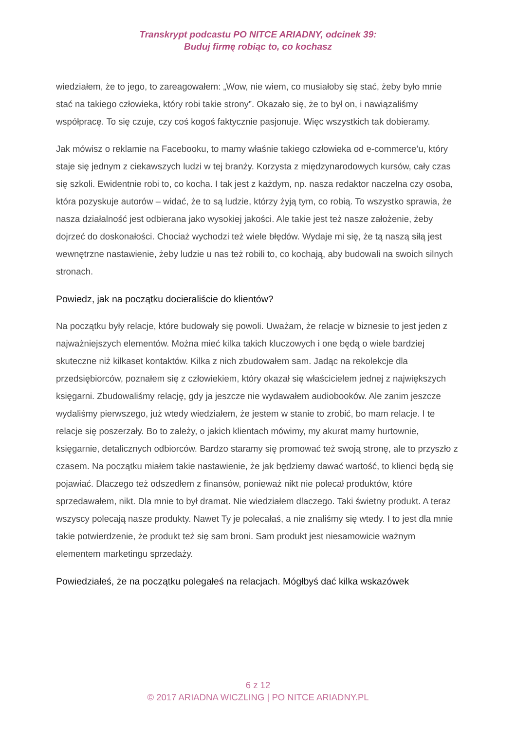Transkrypt podcastu PO NITCE ARIADNY, odcinek 39:
Buduj firmę robiąc to, co kochasz
wiedziałem, że to jego, to zareagowałem: „Wow, nie wiem, co musiałoby się stać, żeby było mnie stać na takiego człowieka, który robi takie strony”. Okazało się, że to był on, i nawiązaliśmy współpracę. To się czuje, czy coś kogoś faktycznie pasjonuje. Więc wszystkich tak dobieramy.
Jak mówisz o reklamie na Facebooku, to mamy właśnie takiego człowieka od e-commerce’u, który staje się jednym z ciekawszych ludzi w tej branży. Korzysta z międzynarodowych kursów, cały czas się szkoli. Ewidentnie robi to, co kocha. I tak jest z każdym, np. nasza redaktor naczelna czy osoba, która pozyskuje autorów – widać, że to są ludzie, którzy żyją tym, co robią. To wszystko sprawia, że nasza działalność jest odbierana jako wysokiej jakości. Ale takie jest też nasze założenie, żeby dojrzeć do doskonałości. Chociaż wychodzi też wiele błędów. Wydaje mi się, że tą naszą siłą jest wewnętrzne nastawienie, żeby ludzie u nas też robili to, co kochają, aby budowali na swoich silnych stronach.
Powiedz, jak na początku docieraliście do klientów?
Na początku były relacje, które budowały się powoli. Uważam, że relacje w biznesie to jest jeden z najważniejszych elementów. Można mieć kilka takich kluczowych i one będą o wiele bardziej skuteczne niż kilkaset kontaktów. Kilka z nich zbudowałem sam. Jadąc na rekolekcje dla przedsiębiorców, poznałem się z człowiekiem, który okazał się właścicielem jednej z największych księgarni. Zbudowaliśmy relację, gdy ja jeszcze nie wydawałem audiobooków. Ale zanim jeszcze wydaliśmy pierwszego, już wtedy wiedziałem, że jestem w stanie to zrobić, bo mam relacje. I te relacje się poszerzały. Bo to zależy, o jakich klientach mówimy, my akurat mamy hurtownie, księgarnie, detalicznych odbiorców. Bardzo staramy się promować też swoją stronę, ale to przyszło z czasem. Na początku miałem takie nastawienie, że jak będziemy dawać wartość, to klienci będą się pojawiać. Dlaczego też odszedłem z finansów, ponieważ nikt nie polecał produktów, które sprzedawałem, nikt. Dla mnie to był dramat. Nie wiedziałem dlaczego. Taki świetny produkt. A teraz wszyscy polecają nasze produkty. Nawet Ty je polecałaś, a nie znaliśmy się wtedy. I to jest dla mnie takie potwierdzenie, że produkt też się sam broni. Sam produkt jest niesamowicie ważnym elementem marketingu sprzedaży.
Powiedziałeś, że na początku polegałeś na relacjach. Mógłbyś dać kilka wskazówek
6 z 12
© 2017 ARIADNA WICZLING | PO NITCE ARIADNY.PL